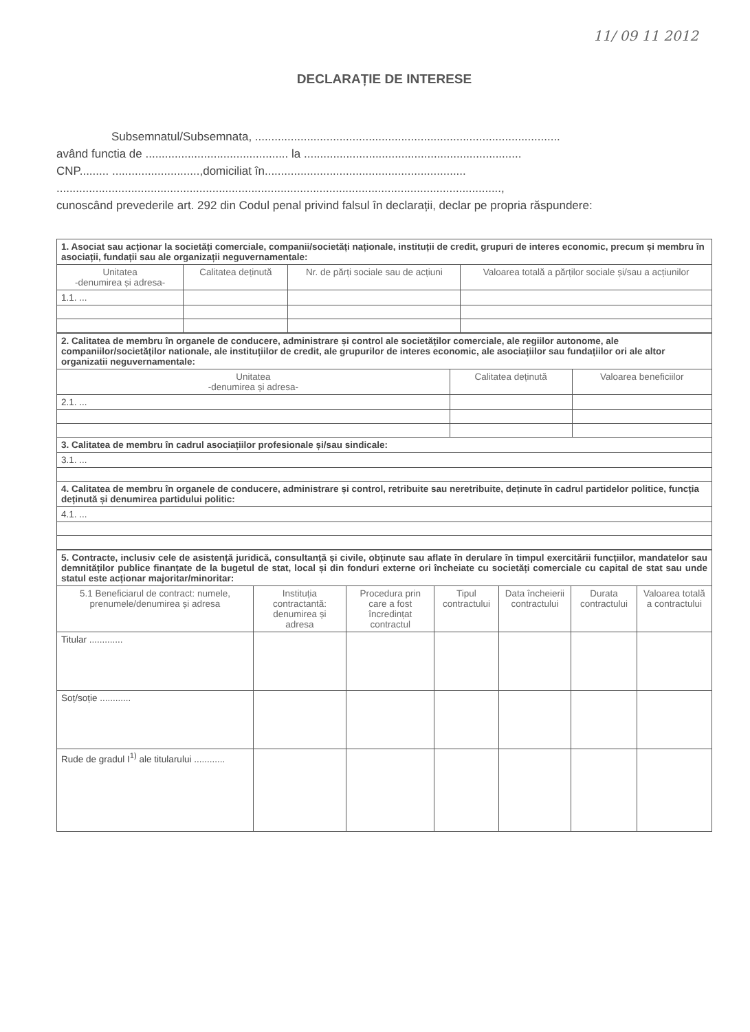11/ 09 11 2012
DECLARAȚIE DE INTERESE
Subsemnatul/Subsemnata, ..............................................................................................
având functia de ............................................ la ...................................................................
CNP......... ...........................,domiciliat în..............................................................
.........................................................................................................................................,
cunoscând prevederile art. 292 din Codul penal privind falsul în declarații, declar pe propria răspundere:
| 1. Asociat sau acționar la societăți comerciale, companii/societăți naționale, instituții de credit, grupuri de interes economic, precum și membru în asociații, fundații sau ale organizații neguvernamentale: | | | |
| Unitatea -denumirea și adresa- | Calitatea deținută | Nr. de părți sociale sau de acțiuni | Valoarea totală a părților sociale și/sau a acțiunilor |
| 1.1. ... | | | |
| 2. Calitatea de membru în organele de conducere, administrare și control ale societăților comerciale, ale regiilor autonome, ale companiilor/societăților nationale, ale instituțiilor de credit, ale grupurilor de interes economic, ale asociațiilor sau fundațiilor ori ale altor organizatii neguvernamentale: | | |
| Unitatea -denumirea și adresa- | Calitatea deținută | Valoarea beneficiilor |
| 2.1. ... | | |
| 3. Calitatea de membru în cadrul asociațiilor profesionale și/sau sindicale: | | |
| 3.1. ... | | |
| 4. Calitatea de membru în organele de conducere, administrare și control, retribuite sau neretribuite, deținute în cadrul partidelor politice, funcția deținută și denumirea partidului politic: | | |
| 4.1. ... | | |
| 5. Contracte, inclusiv cele de asistență juridică, consultanță și civile, obținute sau aflate în derulare în timpul exercitării funcțiilor, mandatelor sau demnităților publice finanțate de la bugetul de stat, local și din fonduri externe ori încheiate cu societăți comerciale cu capital de stat sau unde statul este acționar majoritar/minoritar: | | | | | | |
| 5.1 Beneficiarul de contract: numele, prenumele/denumirea și adresa | Instituția contractantă: denumirea și adresa | Procedura prin care a fost încredințat contractul | Tipul contractului | Data încheierii contractului | Durata contractului | Valoarea totală a contractului |
| Titular ............. | | | | | | |
| Soț/soție ............ | | | | | | |
| Rude de gradul I<sup>1)</sup> ale titularului ............ | | | | | | |